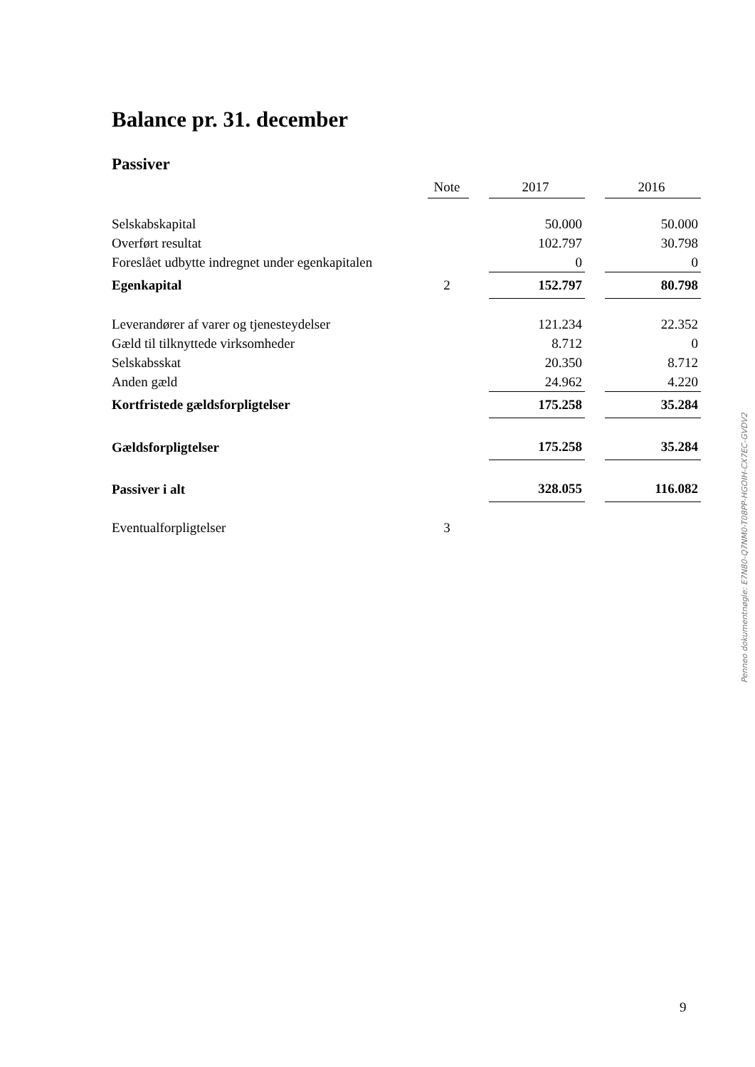Balance pr. 31. december
Passiver
| | Note | | 2017 | | 2016 |
| --- | --- | --- | --- | --- | --- |
| Selskabskapital | | | 50.000 | | 50.000 |
| Overført resultat | | | 102.797 | | 30.798 |
| Foreslået udbytte indregnet under egenkapitalen | | | 0 | | 0 |
| Egenkapital | 2 | | 152.797 | | 80.798 |
| Leverandører af varer og tjenesteydelser | | | 121.234 | | 22.352 |
| Gæld til tilknyttede virksomheder | | | 8.712 | | 0 |
| Selskabsskat | | | 20.350 | | 8.712 |
| Anden gæld | | | 24.962 | | 4.220 |
| Kortfristede gældsforpligtelser | | | 175.258 | | 35.284 |
| Gældsforpligtelser | | | 175.258 | | 35.284 |
| Passiver i alt | | | 328.055 | | 116.082 |
| Eventualforpligtelser | 3 | | | | |
Penneo dokumentnøgle: E7N80-Q7NM0-T08PP-HGOIH-CX7EC-GVDV2
9